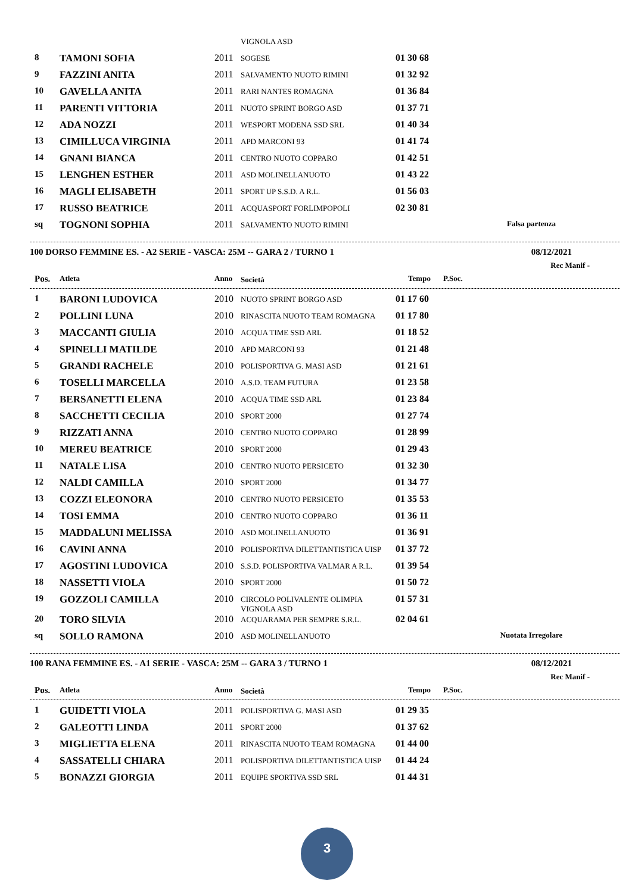| | | | VIGNOLA ASD | | |
| 8 | TAMONI SOFIA | 2011 | SOGESE | 01 30 68 | |
| 9 | FAZZINI ANITA | 2011 | SALVAMENTO NUOTO RIMINI | 01 32 92 | |
| 10 | GAVELLA ANITA | 2011 | RARI NANTES ROMAGNA | 01 36 84 | |
| 11 | PARENTI VITTORIA | 2011 | NUOTO SPRINT BORGO ASD | 01 37 71 | |
| 12 | ADA NOZZI | 2011 | WESPORT MODENA SSD SRL | 01 40 34 | |
| 13 | CIMILLUCA VIRGINIA | 2011 | APD MARCONI 93 | 01 41 74 | |
| 14 | GNANI BIANCA | 2011 | CENTRO NUOTO COPPARO | 01 42 51 | |
| 15 | LENGHEN ESTHER | 2011 | ASD MOLINELLANUOTO | 01 43 22 | |
| 16 | MAGLI ELISABETH | 2011 | SPORT UP S.S.D. A R.L. | 01 56 03 | |
| 17 | RUSSO BEATRICE | 2011 | ACQUASPORT FORLIMPOPOLI | 02 30 81 | |
| sq | TOGNONI SOPHIA | 2011 | SALVAMENTO NUOTO RIMINI | | Falsa partenza |
100 DORSO FEMMINE ES. - A2 SERIE - VASCA: 25M -- GARA 2 / TURNO 1 08/12/2021
Rec Manif -
| Pos. | Atleta | Anno | Società | Tempo | P.Soc. |
| --- | --- | --- | --- | --- | --- |
| 1 | BARONI LUDOVICA | 2010 | NUOTO SPRINT BORGO ASD | 01 17 60 | |
| 2 | POLLINI LUNA | 2010 | RINASCITA NUOTO TEAM ROMAGNA | 01 17 80 | |
| 3 | MACCANTI GIULIA | 2010 | ACQUA TIME SSD ARL | 01 18 52 | |
| 4 | SPINELLI MATILDE | 2010 | APD MARCONI 93 | 01 21 48 | |
| 5 | GRANDI RACHELE | 2010 | POLISPORTIVA G. MASI ASD | 01 21 61 | |
| 6 | TOSELLI MARCELLA | 2010 | A.S.D. TEAM FUTURA | 01 23 58 | |
| 7 | BERSANETTI ELENA | 2010 | ACQUA TIME SSD ARL | 01 23 84 | |
| 8 | SACCHETTI CECILIA | 2010 | SPORT 2000 | 01 27 74 | |
| 9 | RIZZATI ANNA | 2010 | CENTRO NUOTO COPPARO | 01 28 99 | |
| 10 | MEREU BEATRICE | 2010 | SPORT 2000 | 01 29 43 | |
| 11 | NATALE LISA | 2010 | CENTRO NUOTO PERSICETO | 01 32 30 | |
| 12 | NALDI CAMILLA | 2010 | SPORT 2000 | 01 34 77 | |
| 13 | COZZI ELEONORA | 2010 | CENTRO NUOTO PERSICETO | 01 35 53 | |
| 14 | TOSI EMMA | 2010 | CENTRO NUOTO COPPARO | 01 36 11 | |
| 15 | MADDALUNI MELISSA | 2010 | ASD MOLINELLANUOTO | 01 36 91 | |
| 16 | CAVINI ANNA | 2010 | POLISPORTIVA DILETTANTISTICA UISP | 01 37 72 | |
| 17 | AGOSTINI LUDOVICA | 2010 | S.S.D. POLISPORTIVA VALMAR A R.L. | 01 39 54 | |
| 18 | NASSETTI VIOLA | 2010 | SPORT 2000 | 01 50 72 | |
| 19 | GOZZOLI CAMILLA | 2010 | CIRCOLO POLIVALENTE OLIMPIA VIGNOLA ASD | 01 57 31 | |
| 20 | TORO SILVIA | 2010 | ACQUARAMA PER SEMPRE S.R.L. | 02 04 61 | |
| sq | SOLLO RAMONA | 2010 | ASD MOLINELLANUOTO | | Nuotata Irregolare |
100 RANA FEMMINE ES. - A1 SERIE - VASCA: 25M -- GARA 3 / TURNO 1 08/12/2021
Rec Manif -
| Pos. | Atleta | Anno | Società | Tempo | P.Soc. |
| --- | --- | --- | --- | --- | --- |
| 1 | GUIDETTI VIOLA | 2011 | POLISPORTIVA G. MASI ASD | 01 29 35 | |
| 2 | GALEOTTI LINDA | 2011 | SPORT 2000 | 01 37 62 | |
| 3 | MIGLIETTA ELENA | 2011 | RINASCITA NUOTO TEAM ROMAGNA | 01 44 00 | |
| 4 | SASSATELLI CHIARA | 2011 | POLISPORTIVA DILETTANTISTICA UISP | 01 44 24 | |
| 5 | BONAZZI GIORGIA | 2011 | EQUIPE SPORTIVA SSD SRL | 01 44 31 | |
3